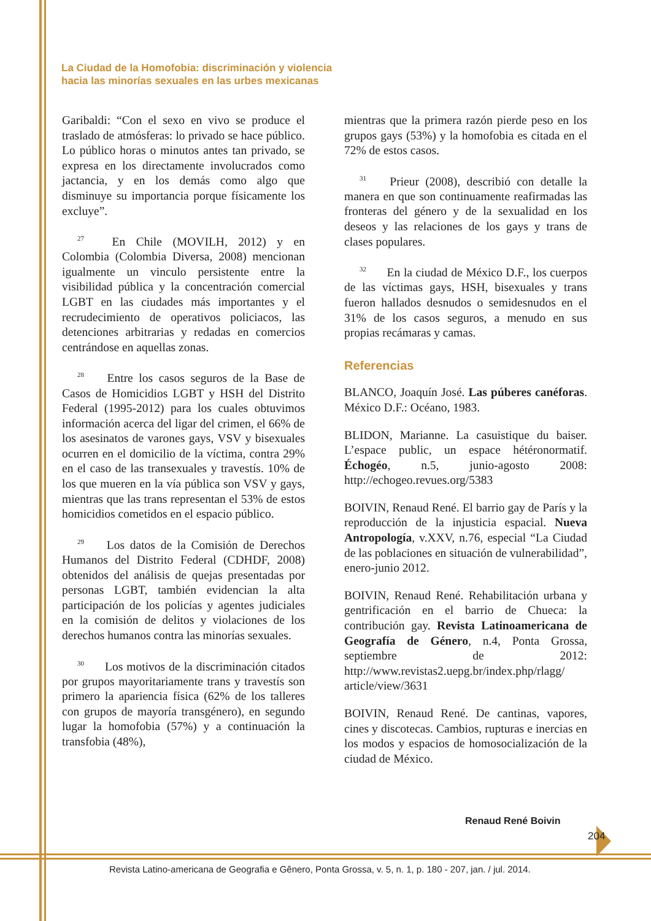La Ciudad de la Homofobia: discriminación y violencia
hacia las minorías sexuales en las urbes mexicanas
Garibaldi: “Con el sexo en vivo se produce el traslado de atmósferas: lo privado se hace público. Lo público horas o minutos antes tan privado, se expresa en los directamente involucrados como jactancia, y en los demás como algo que disminuye su importancia porque físicamente los excluye”.
<sup>27</sup> En Chile (MOVILH, 2012) y en Colombia (Colombia Diversa, 2008) mencionan igualmente un vinculo persistente entre la visibilidad pública y la concentración comercial LGBT en las ciudades más importantes y el recrudecimiento de operativos policiacos, las detenciones arbitrarias y redadas en comercios centrándose en aquellas zonas.
<sup>28</sup> Entre los casos seguros de la Base de Casos de Homicidios LGBT y HSH del Distrito Federal (1995-2012) para los cuales obtuvimos información acerca del ligar del crimen, el 66% de los asesinatos de varones gays, VSV y bisexuales ocurren en el domicilio de la víctima, contra 29% en el caso de las transexuales y travestís. 10% de los que mueren en la vía pública son VSV y gays, mientras que las trans representan el 53% de estos homicidios cometidos en el espacio público.
<sup>29</sup> Los datos de la Comisión de Derechos Humanos del Distrito Federal (CDHDF, 2008) obtenidos del análisis de quejas presentadas por personas LGBT, también evidencian la alta participación de los policías y agentes judiciales en la comisión de delitos y violaciones de los derechos humanos contra las minorías sexuales.
<sup>30</sup> Los motivos de la discriminación citados por grupos mayoritariamente trans y travestís son primero la apariencia física (62% de los talleres con grupos de mayoría transgénero), en segundo lugar la homofobia (57%) y a continuación la transfobia (48%),
mientras que la primera razón pierde peso en los grupos gays (53%) y la homofobia es citada en el 72% de estos casos.
<sup>31</sup> Prieur (2008), describió con detalle la manera en que son continuamente reafirmadas las fronteras del género y de la sexualidad en los deseos y las relaciones de los gays y trans de clases populares.
<sup>32</sup> En la ciudad de México D.F., los cuerpos de las víctimas gays, HSH, bisexuales y trans fueron hallados desnudos o semidesnudos en el 31% de los casos seguros, a menudo en sus propias recámaras y camas.
Referencias
BLANCO, Joaquín José. Las púberes canéforas. México D.F.: Océano, 1983.
BLIDON, Marianne. La casuistique du baiser. L’espace public, un espace hétéronormatif. Échogéo, n.5, junio-agosto 2008: http://echogeo.revues.org/5383
BOIVIN, Renaud René. El barrio gay de París y la reproducción de la injusticia espacial. Nueva Antropología, v.XXV, n.76, especial “La Ciudad de las poblaciones en situación de vulnerabilidad”, enero-junio 2012.
BOIVIN, Renaud René. Rehabilitación urbana y gentrificación en el barrio de Chueca: la contribución gay. Revista Latinoamericana de Geografía de Género, n.4, Ponta Grossa, septiembre de 2012: http://www.revistas2.uepg.br/index.php/rlagg/ article/view/3631
BOIVIN, Renaud René. De cantinas, vapores, cines y discotecas. Cambios, rupturas e inercias en los modos y espacios de homosocialización de la ciudad de México.
Renaud René Boivin
204
Revista Latino-americana de Geografia e Gênero, Ponta Grossa, v. 5, n. 1, p. 180 - 207, jan. / jul. 2014.